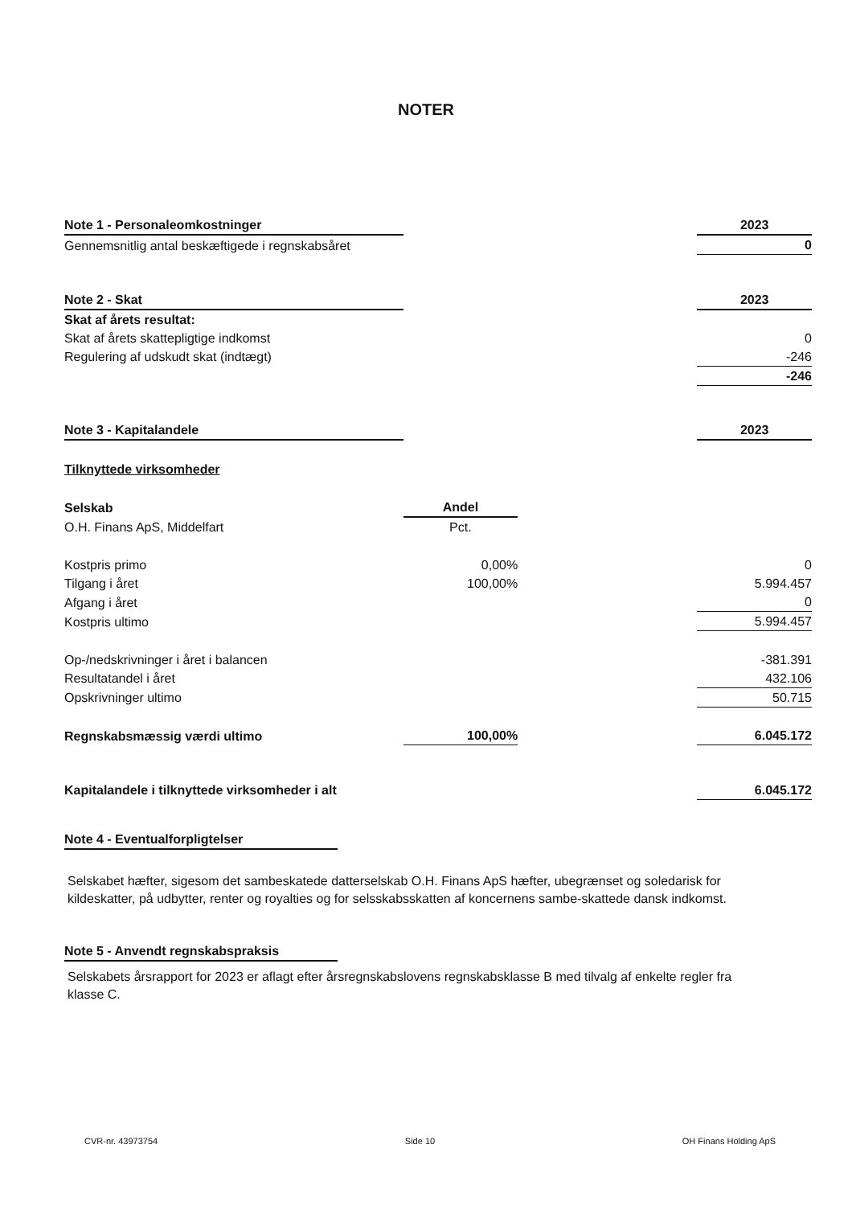NOTER
| Note 1 - Personaleomkostninger | | | 2023 |
| Gennemsnitlig antal beskæftigede i regnskabsåret | | | 0 |
| Note 2 - Skat | | | 2023 |
| Skat af årets resultat: | | | |
| Skat af årets skattepligtige indkomst | | | 0 |
| Regulering af udskudt skat (indtægt) | | | -246 |
| | | | -246 |
| Note 3 - Kapitalandele | | | 2023 |
| Tilknyttede virksomheder | | | |
| Selskab | Andel | | |
| O.H. Finans ApS, Middelfart | Pct. | | |
| Kostpris primo | 0,00% | | 0 |
| Tilgang i året | 100,00% | | 5.994.457 |
| Afgang i året | | | 0 |
| Kostpris ultimo | | | 5.994.457 |
| Op-/nedskrivninger i året i balancen | | | -381.391 |
| Resultatandel i året | | | 432.106 |
| Opskrivninger ultimo | | | 50.715 |
| Regnskabsmæssig værdi ultimo | 100,00% | | 6.045.172 |
| Kapitalandele i tilknyttede virksomheder i alt | | | 6.045.172 |
Note 4 - Eventualforpligtelser
Selskabet hæfter, sigesom det sambeskatede datterselskab O.H. Finans ApS hæfter, ubegrænset og soledarisk for kildeskatter, på udbytter, renter og royalties og for selsskabsskatten af koncernens sambe-skattede dansk indkomst.
Note 5 - Anvendt regnskabspraksis
Selskabets årsrapport for 2023 er aflagt efter årsregnskabslovens regnskabsklasse B med tilvalg af enkelte regler fra klasse C.
CVR-nr. 43973754 Side 10 OH Finans Holding ApS